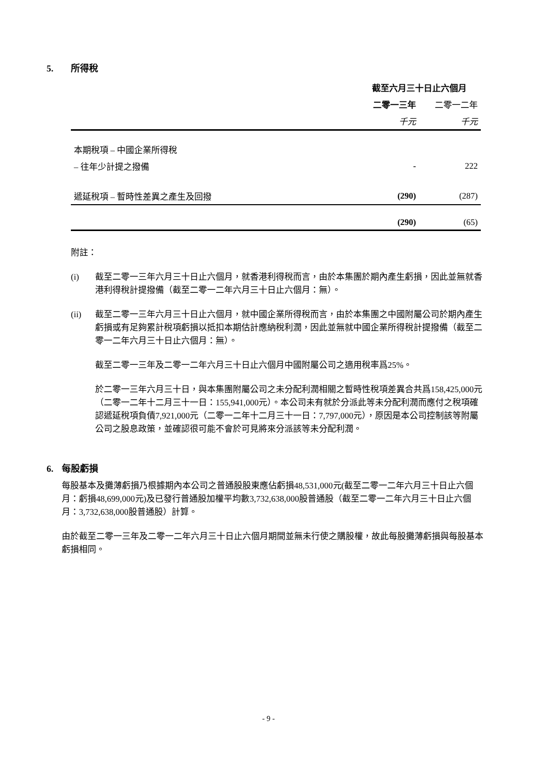5. 所得稅
| | 截至六月三十日止六個月 | |
| | 二零一三年 | 二零一二年 |
| | 千元 | 千元 |
| 本期稅項 – 中國企業所得稅 | | |
| – 往年少計提之撥備 | - | 222 |
| 遞延稅項 – 暫時性差異之產生及回撥 | (290) | (287) |
| | (290) | (65) |
附註：
(i) 截至二零一三年六月三十日止六個月，就香港利得稅而言，由於本集團於期內產生虧損，因此並無就香港利得稅計提撥備（截至二零一二年六月三十日止六個月：無）。
(ii) 截至二零一三年六月三十日止六個月，就中國企業所得稅而言，由於本集團之中國附屬公司於期內產生虧損或有足夠累計稅項虧損以抵扣本期估計應納稅利潤，因此並無就中國企業所得稅計提撥備（截至二零一二年六月三十日止六個月：無）。
截至二零一三年及二零一二年六月三十日止六個月中國附屬公司之適用稅率爲25%。
於二零一三年六月三十日，與本集團附屬公司之未分配利潤相關之暫時性稅項差異合共爲158,425,000元（二零一二年十二月三十一日：155,941,000元）。本公司未有就於分派此等未分配利潤而應付之稅項確認遞延稅項負債7,921,000元（二零一二年十二月三十一日：7,797,000元），原因是本公司控制該等附屬公司之股息政策，並確認很可能不會於可見將來分派該等未分配利潤。
6. 每股虧損
每股基本及攤薄虧損乃根據期內本公司之普通股股東應佔虧損48,531,000元(截至二零一二年六月三十日止六個月：虧損48,699,000元)及已發行普通股加權平均數3,732,638,000股普通股（截至二零一二年六月三十日止六個月：3,732,638,000股普通股）計算。
由於截至二零一三年及二零一二年六月三十日止六個月期間並無未行使之購股權，故此每股攤薄虧損與每股基本虧損相同。
- 9 -